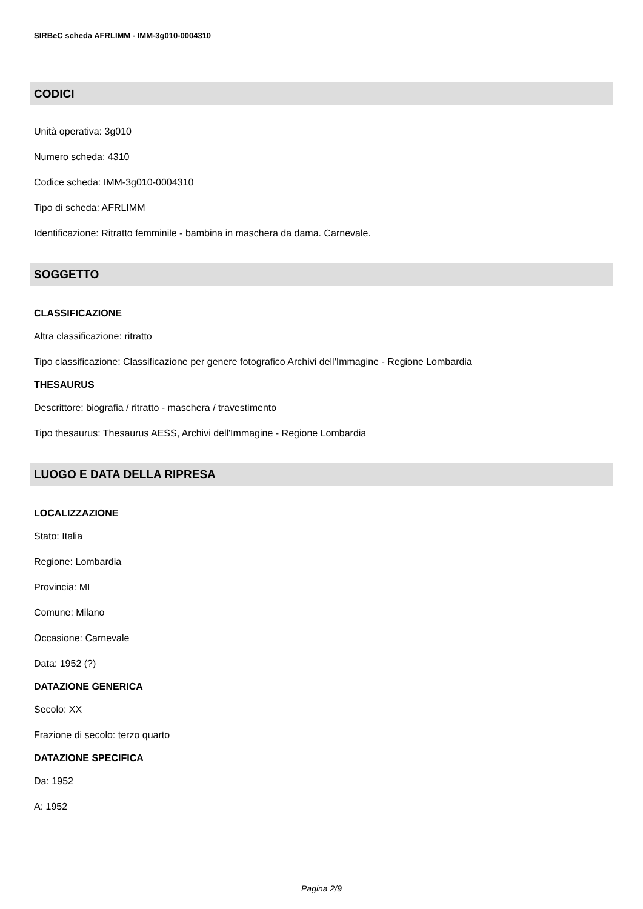SIRBeC scheda AFRLIMM - IMM-3g010-0004310
CODICI
Unità operativa: 3g010
Numero scheda: 4310
Codice scheda: IMM-3g010-0004310
Tipo di scheda: AFRLIMM
Identificazione: Ritratto femminile - bambina in maschera da dama. Carnevale.
SOGGETTO
CLASSIFICAZIONE
Altra classificazione: ritratto
Tipo classificazione: Classificazione per genere fotografico Archivi dell'Immagine - Regione Lombardia
THESAURUS
Descrittore: biografia / ritratto - maschera / travestimento
Tipo thesaurus: Thesaurus AESS, Archivi dell'Immagine - Regione Lombardia
LUOGO E DATA DELLA RIPRESA
LOCALIZZAZIONE
Stato: Italia
Regione: Lombardia
Provincia: MI
Comune: Milano
Occasione: Carnevale
Data: 1952 (?)
DATAZIONE GENERICA
Secolo: XX
Frazione di secolo: terzo quarto
DATAZIONE SPECIFICA
Da: 1952
A: 1952
Pagina 2/9